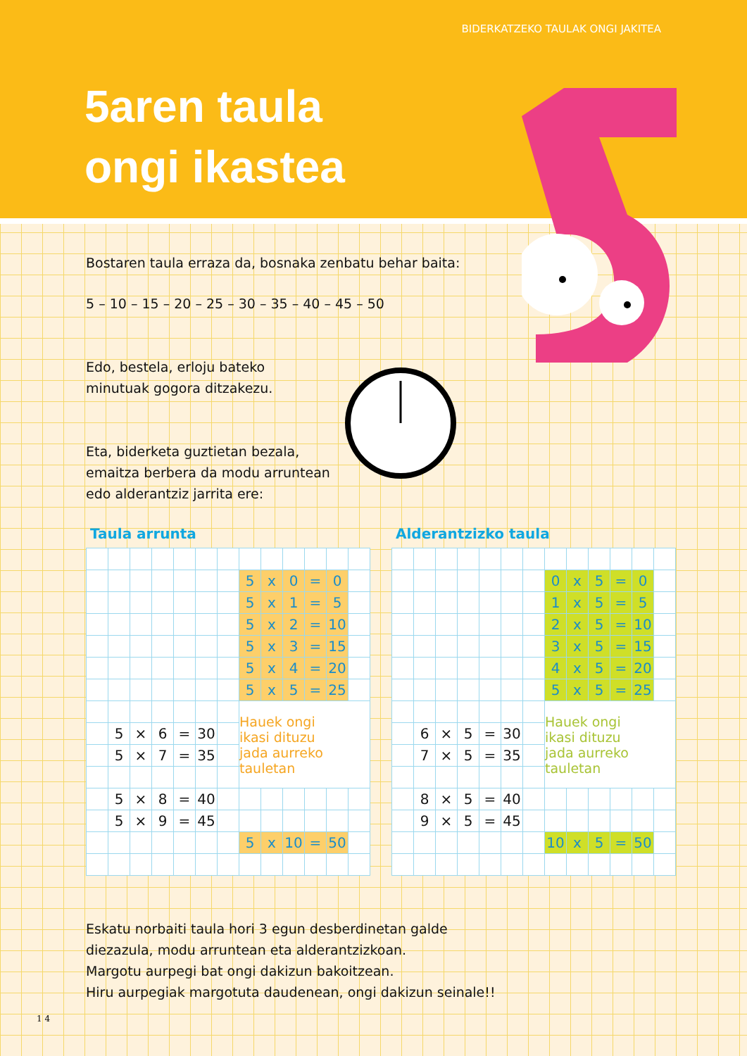BIDERKATZEKO TAULAK ONGI JAKITEA
5aren taula
ongi ikastea
Bostaren taula erraza da, bosnaka zenbatu behar baita:
5 – 10 – 15 – 20 – 25 – 30 – 35 – 40 – 45 – 50
Edo, bestela, erloju bateko
minutuak gogora ditzakezu.
Eta, biderketa guztietan bezala,
emaitza berbera da modu arruntean
edo alderantziz jarrita ere:
Taula arrunta
| | | | | | | | 5 | x | 0 | = | 0 | |
| | | | | | | | 5 | x | 1 | = | 5 | |
| | | | | | | | 5 | x | 2 | = | 10 | |
| | | | | | | | 5 | x | 3 | = | 15 | |
| | | | | | | | 5 | x | 4 | = | 20 | |
| | | | | | | | 5 | x | 5 | = | 25 | |
| | | | | | | | Hauek ongi ikasi dituzu jada aurreko tauletan | | | | | |
| | 5 | × | 6 | = | 30 | | | | | | | |
| | 5 | × | 7 | = | 35 | | | | | | | |
| | 5 | × | 8 | = | 40 | | | | | | | |
| | 5 | × | 9 | = | 45 | | | | | | | |
| | | | | | | | 5 | x | 10 | = | 50 | |
Alderantzizko taula
| | | | | | | | 0 | x | 5 | = | 0 | |
| | | | | | | | 1 | x | 5 | = | 5 | |
| | | | | | | | 2 | x | 5 | = | 10 | |
| | | | | | | | 3 | x | 5 | = | 15 | |
| | | | | | | | 4 | x | 5 | = | 20 | |
| | | | | | | | 5 | x | 5 | = | 25 | |
| | | | | | | | Hauek ongi ikasi dituzu jada aurreko tauletan | | | | | |
| | 6 | × | 5 | = | 30 | | | | | | | |
| | 7 | × | 5 | = | 35 | | | | | | | |
| | 8 | × | 5 | = | 40 | | | | | | | |
| | 9 | × | 5 | = | 45 | | | | | | | |
| | | | | | | | 10 | x | 5 | = | 50 | |
Eskatu norbaiti taula hori 3 egun desberdinetan galde
diezazula, modu arruntean eta alderantzizkoan.
Margotu aurpegi bat ongi dakizun bakoitzean.
Hiru aurpegiak margotuta daudenean, ongi dakizun seinale!!
1 4